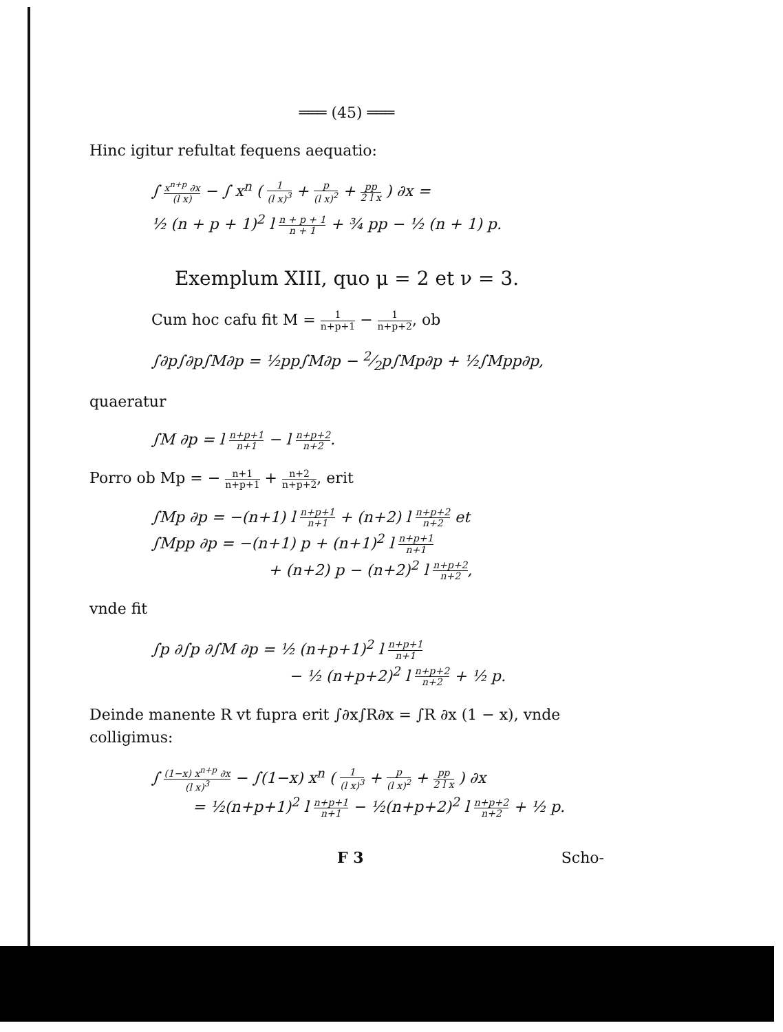═══ (45) ═══
Hinc igitur refultat fequens aequatio:
∫ x<sup>n+p</sup> ∂x (l x) − ∫ x<sup>n</sup> ( 1 (l x)<sup>3</sup> + p (l x)<sup>2</sup> + pp 2 l x ) ∂x =
½ (n + p + 1)<sup>2</sup> l n + p + 1 n + 1 + ¾ pp − ½ (n + 1) p.
Exemplum XIII, quo μ = 2 et ν = 3.
Cum hoc cafu fit M = 1 n+p+1 − 1 n+p+2, ob
∫∂p∫∂p∫M∂p = ½pp∫M∂p − 2⁄2p∫Mp∂p + ½∫Mpp∂p,
quaeratur
∫M ∂p = l n+p+1 n+1 − l n+p+2 n+2.
Porro ob Mp = − n+1 n+p+1 + n+2 n+p+2, erit
∫Mp ∂p = −(n+1) l n+p+1 n+1 + (n+2) l n+p+2 n+2 et
∫Mpp ∂p = −(n+1) p + (n+1)<sup>2</sup> l n+p+1 n+1
+ (n+2) p − (n+2)<sup>2</sup> l n+p+2 n+2,
vnde fit
∫p ∂∫p ∂∫M ∂p = ½ (n+p+1)<sup>2</sup> l n+p+1 n+1
− ½ (n+p+2)<sup>2</sup> l n+p+2 n+2 + ½ p.
Deinde manente R vt fupra erit ∫∂x∫R∂x = ∫R ∂x (1 − x), vnde colligimus:
∫ (1−x) x<sup>n+p</sup> ∂x (l x)<sup>3</sup> − ∫(1−x) x<sup>n</sup> ( 1 (l x)<sup>3</sup> + p (l x)<sup>2</sup> + pp 2 l x ) ∂x
= ½(n+p+1)<sup>2</sup> l n+p+1 n+1 − ½(n+p+2)<sup>2</sup> l n+p+2 n+2 + ½ p.
F 3 Scho-